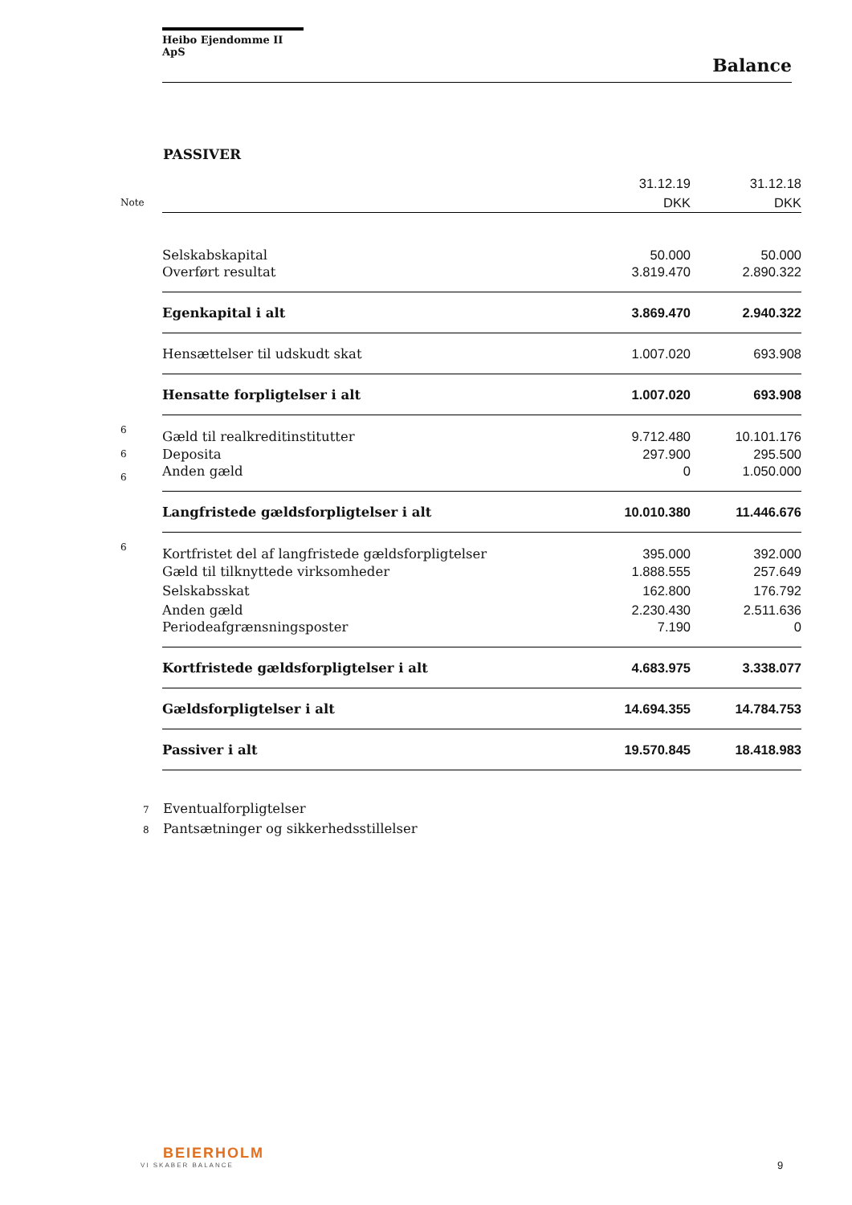Heibo Ejendomme II ApS
Balance
PASSIVER
| | | 31.12.19 | 31.12.18 |
| Note | | DKK | DKK |
| | Selskabskapital | 50.000 | 50.000 |
| | Overført resultat | 3.819.470 | 2.890.322 |
| | Egenkapital i alt | 3.869.470 | 2.940.322 |
| | Hensættelser til udskudt skat | 1.007.020 | 693.908 |
| | Hensatte forpligtelser i alt | 1.007.020 | 693.908 |
| 6 | Gæld til realkreditinstitutter | 9.712.480 | 10.101.176 |
| 6 | Deposita | 297.900 | 295.500 |
| 6 | Anden gæld | 0 | 1.050.000 |
| | Langfristede gældsforpligtelser i alt | 10.010.380 | 11.446.676 |
| 6 | Kortfristet del af langfristede gældsforpligtelser | 395.000 | 392.000 |
| | Gæld til tilknyttede virksomheder | 1.888.555 | 257.649 |
| | Selskabsskat | 162.800 | 176.792 |
| | Anden gæld | 2.230.430 | 2.511.636 |
| | Periodeafgrænsningsposter | 7.190 | 0 |
| | Kortfristede gældsforpligtelser i alt | 4.683.975 | 3.338.077 |
| | Gældsforpligtelser i alt | 14.694.355 | 14.784.753 |
| | Passiver i alt | 19.570.845 | 18.418.983 |
7 Eventualforpligtelser
8 Pantsætninger og sikkerhedsstillelser
BEIERHOLM
VI SKABER BALANCE
9